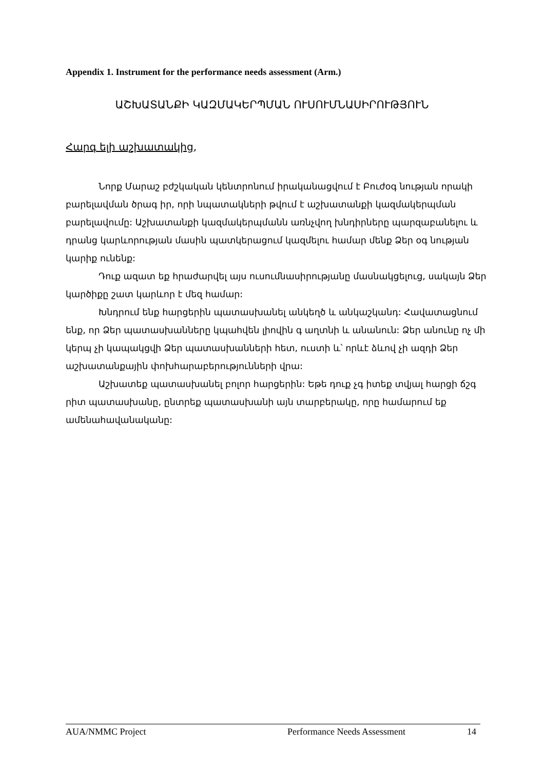Appendix 1. Instrument for the performance needs assessment (Arm.)
ԱՇԽԱՏԱՆՔԻ ԿԱԶՄԱԿԵՐՊՄԱՆ ՈՒՍՈՒՄՆԱՍԻՐՈՒԹՅՈՒՆ
Հարգ ելի աշխատակից,
Նորք Մարաշ բժշկական կենտրոնում իրականացվում է Բուժօգ նության որակի բարելավման ծրագ իր, որի նպատակների թվում է աշխատանքի կազմակերպման բարելավումը: Աշխատանքի կազմակերպմանն առնչվող խնդիրները պարզաբանելու և դրանց կարևորության մասին պատկերացում կազմելու համար մենք Ձեր օգ նության կարիք ունենք:
Դուք ազատ եք հրաժարվել այս ուսումնասիրությանը մասնակցելուց, սակայն Ձեր կարծիքը շատ կարևոր է մեզ համար:
Խնդրում ենք հարցերին պատասխանել անկեղծ և անկաշկանդ: Հավատացնում ենք, որ Ձեր պատասխանները կպահվեն լիովին գ աղտնի և անանուն: Ձեր անունը ոչ մի կերպ չի կապակցվի Ձեր պատասխանների հետ, ուստի և՝ որևէ ձևով չի ազդի Ձեր աշխատանքային փոխհարաբերությունների վրա:
Աշխատեք պատասխանել բոլոր հարցերին: Եթե դուք չգ իտեք տվյալ հարցի ճշգ րիտ պատասխանը, ընտրեք պատասխանի այն տարբերակը, որը համարում եք ամենահավանականը:
AUA/NMMC Project Performance Needs Assessment 14